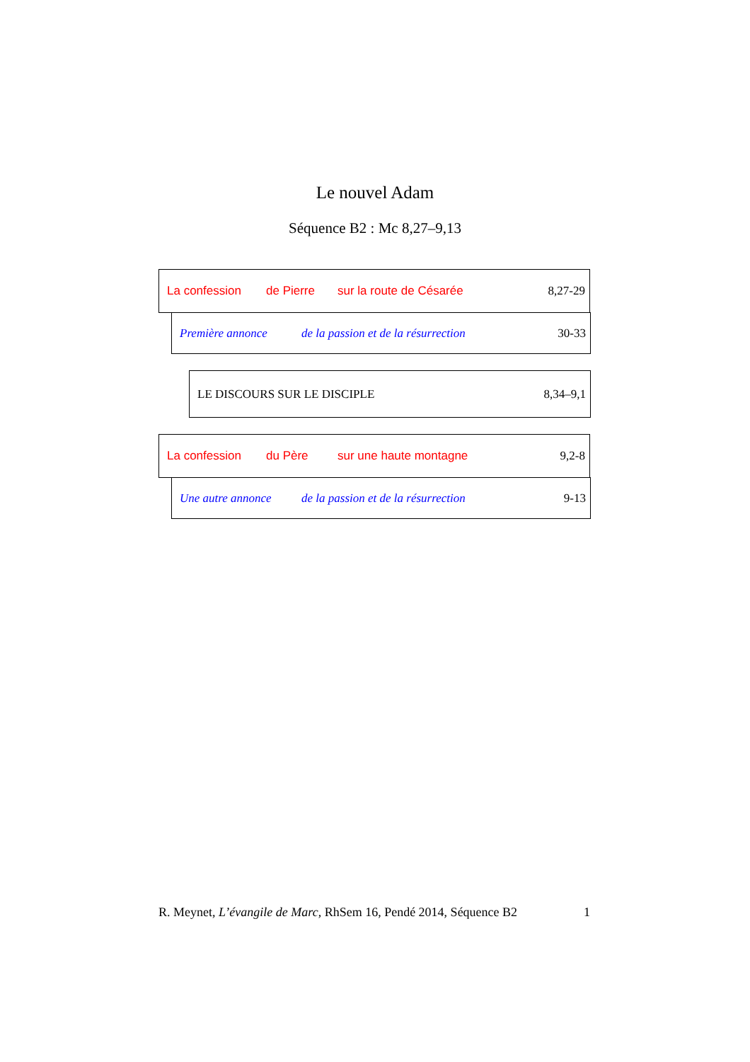Le nouvel Adam
Séquence B2 : Mc 8,27–9,13
La confession de Pierre sur la route de Césarée 8,27-29
Première annonce de la passion et de la résurrection 30-33
LE DISCOURS SUR LE DISCIPLE 8,34–9,1
La confession du Père sur une haute montagne 9,2-8
Une autre annonce de la passion et de la résurrection 9-13
R. Meynet, L’évangile de Marc, RhSem 16, Pendé 2014, Séquence B2 1